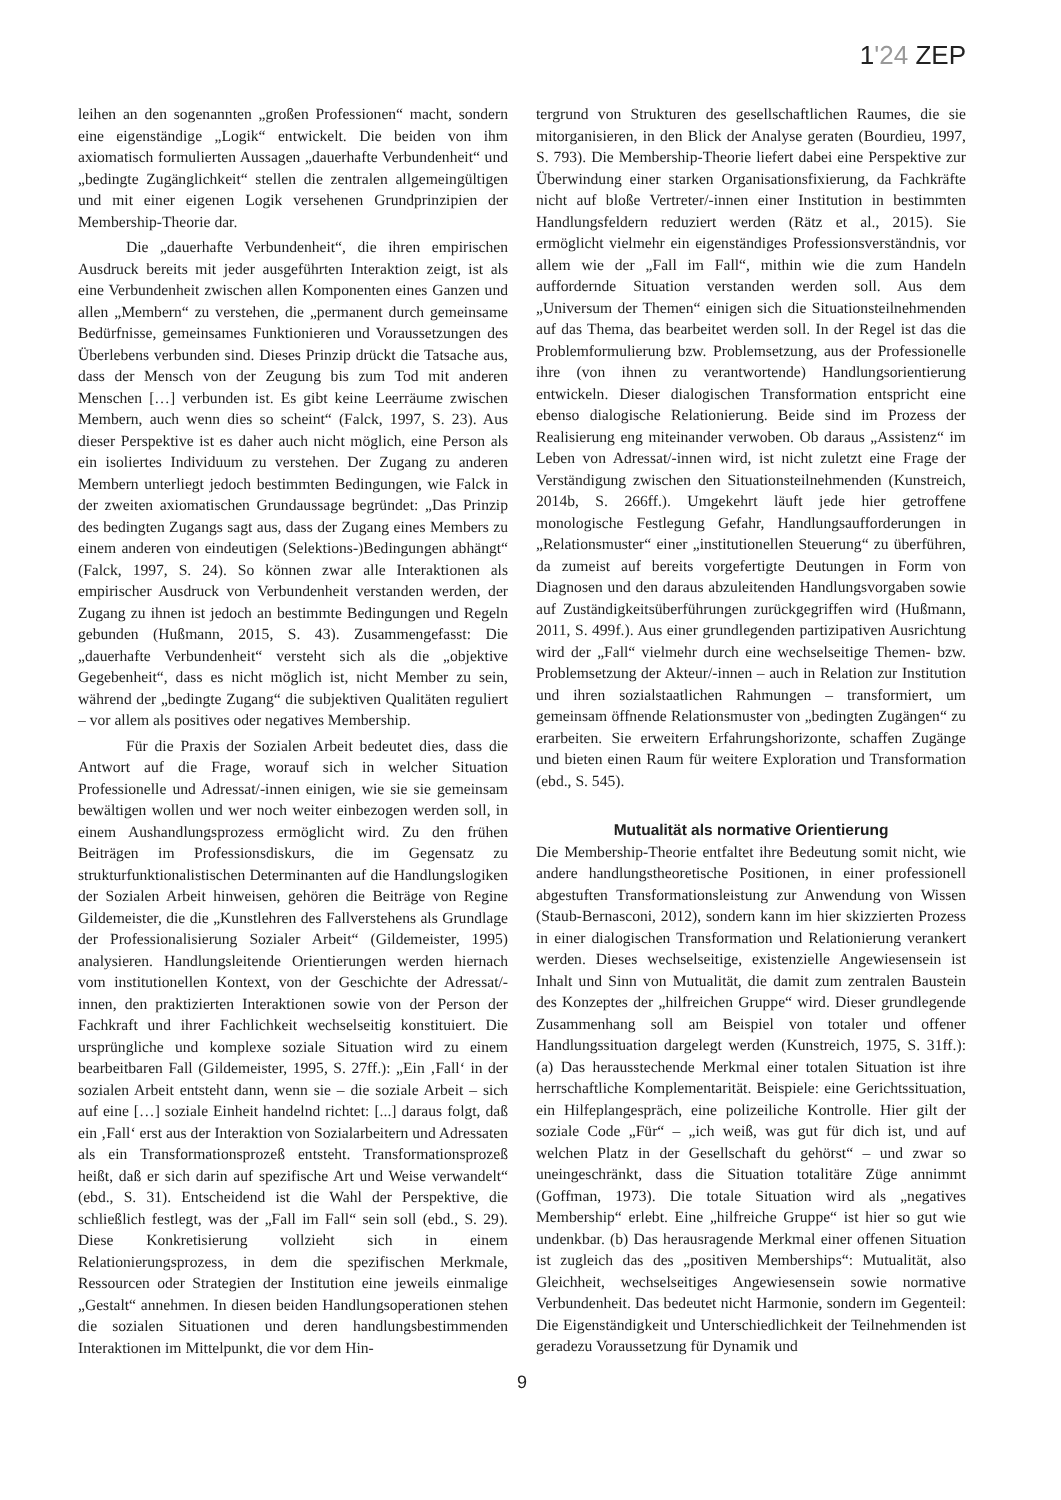1'24 ZEP
leihen an den sogenannten „großen Professionen“ macht, sondern eine eigenständige „Logik“ entwickelt. Die beiden von ihm axiomatisch formulierten Aussagen „dauerhafte Verbundenheit“ und „bedingte Zugänglichkeit“ stellen die zentralen allgemeingültigen und mit einer eigenen Logik versehenen Grundprinzipien der Membership-Theorie dar.
Die „dauerhafte Verbundenheit“, die ihren empirischen Ausdruck bereits mit jeder ausgeführten Interaktion zeigt, ist als eine Verbundenheit zwischen allen Komponenten eines Ganzen und allen „Membern“ zu verstehen, die „permanent durch gemeinsame Bedürfnisse, gemeinsames Funktionieren und Voraussetzungen des Überlebens verbunden sind. Dieses Prinzip drückt die Tatsache aus, dass der Mensch von der Zeugung bis zum Tod mit anderen Menschen […] verbunden ist. Es gibt keine Leerräume zwischen Membern, auch wenn dies so scheint“ (Falck, 1997, S. 23). Aus dieser Perspektive ist es daher auch nicht möglich, eine Person als ein isoliertes Individuum zu verstehen. Der Zugang zu anderen Membern unterliegt jedoch bestimmten Bedingungen, wie Falck in der zweiten axiomatischen Grundaussage begründet: „Das Prinzip des bedingten Zugangs sagt aus, dass der Zugang eines Members zu einem anderen von eindeutigen (Selektions-)Bedingungen abhängt“ (Falck, 1997, S. 24). So können zwar alle Interaktionen als empirischer Ausdruck von Verbundenheit verstanden werden, der Zugang zu ihnen ist jedoch an bestimmte Bedingungen und Regeln gebunden (Hußmann, 2015, S. 43). Zusammengefasst: Die „dauerhafte Verbundenheit“ versteht sich als die „objektive Gegebenheit“, dass es nicht möglich ist, nicht Member zu sein, während der „bedingte Zugang“ die subjektiven Qualitäten reguliert – vor allem als positives oder negatives Membership.
Für die Praxis der Sozialen Arbeit bedeutet dies, dass die Antwort auf die Frage, worauf sich in welcher Situation Professionelle und Adressat/-innen einigen, wie sie sie gemeinsam bewältigen wollen und wer noch weiter einbezogen werden soll, in einem Aushandlungsprozess ermöglicht wird. Zu den frühen Beiträgen im Professionsdiskurs, die im Gegensatz zu strukturfunktionalistischen Determinanten auf die Handlungslogiken der Sozialen Arbeit hinweisen, gehören die Beiträge von Regine Gildemeister, die die „Kunstlehren des Fallverstehens als Grundlage der Professionalisierung Sozialer Arbeit“ (Gildemeister, 1995) analysieren. Handlungsleitende Orientierungen werden hiernach vom institutionellen Kontext, von der Geschichte der Adressat/-innen, den praktizierten Interaktionen sowie von der Person der Fachkraft und ihrer Fachlichkeit wechselseitig konstituiert. Die ursprüngliche und komplexe soziale Situation wird zu einem bearbeitbaren Fall (Gildemeister, 1995, S. 27ff.): „Ein ‚Fall‘ in der sozialen Arbeit entsteht dann, wenn sie – die soziale Arbeit – sich auf eine […] soziale Einheit handelnd richtet: [...] daraus folgt, daß ein ‚Fall‘ erst aus der Interaktion von Sozialarbeitern und Adressaten als ein Transformationsprozeß entsteht. Transformationsprozeß heißt, daß er sich darin auf spezifische Art und Weise verwandelt“ (ebd., S. 31). Entscheidend ist die Wahl der Perspektive, die schließlich festlegt, was der „Fall im Fall“ sein soll (ebd., S. 29). Diese Konkretisierung vollzieht sich in einem Relationierungsprozess, in dem die spezifischen Merkmale, Ressourcen oder Strategien der Institution eine jeweils einmalige „Gestalt“ annehmen. In diesen beiden Handlungsoperationen stehen die sozialen Situationen und deren handlungsbestimmenden Interaktionen im Mittelpunkt, die vor dem Hin-
tergrund von Strukturen des gesellschaftlichen Raumes, die sie mitorganisieren, in den Blick der Analyse geraten (Bourdieu, 1997, S. 793). Die Membership-Theorie liefert dabei eine Perspektive zur Überwindung einer starken Organisationsfixierung, da Fachkräfte nicht auf bloße Vertreter/-innen einer Institution in bestimmten Handlungsfeldern reduziert werden (Rätz et al., 2015). Sie ermöglicht vielmehr ein eigenständiges Professionsverständnis, vor allem wie der „Fall im Fall“, mithin wie die zum Handeln auffordernde Situation verstanden werden soll. Aus dem „Universum der Themen“ einigen sich die Situationsteilnehmenden auf das Thema, das bearbeitet werden soll. In der Regel ist das die Problemformulierung bzw. Problemsetzung, aus der Professionelle ihre (von ihnen zu verantwortende) Handlungsorientierung entwickeln. Dieser dialogischen Transformation entspricht eine ebenso dialogische Relationierung. Beide sind im Prozess der Realisierung eng miteinander verwoben. Ob daraus „Assistenz“ im Leben von Adressat/-innen wird, ist nicht zuletzt eine Frage der Verständigung zwischen den Situationsteilnehmenden (Kunstreich, 2014b, S. 266ff.). Umgekehrt läuft jede hier getroffene monologische Festlegung Gefahr, Handlungsaufforderungen in „Relationsmuster“ einer „institutionellen Steuerung“ zu überführen, da zumeist auf bereits vorgefertigte Deutungen in Form von Diagnosen und den daraus abzuleitenden Handlungsvorgaben sowie auf Zuständigkeitsüberführungen zurückgegriffen wird (Hußmann, 2011, S. 499f.). Aus einer grundlegenden partizipativen Ausrichtung wird der „Fall“ vielmehr durch eine wechselseitige Themen- bzw. Problemsetzung der Akteur/-innen – auch in Relation zur Institution und ihren sozialstaatlichen Rahmungen – transformiert, um gemeinsam öffnende Relationsmuster von „bedingten Zugängen“ zu erarbeiten. Sie erweitern Erfahrungshorizonte, schaffen Zugänge und bieten einen Raum für weitere Exploration und Transformation (ebd., S. 545).
Mutualität als normative Orientierung
Die Membership-Theorie entfaltet ihre Bedeutung somit nicht, wie andere handlungstheoretische Positionen, in einer professionell abgestuften Transformationsleistung zur Anwendung von Wissen (Staub-Bernasconi, 2012), sondern kann im hier skizzierten Prozess in einer dialogischen Transformation und Relationierung verankert werden. Dieses wechselseitige, existenzielle Angewiesensein ist Inhalt und Sinn von Mutualität, die damit zum zentralen Baustein des Konzeptes der „hilfreichen Gruppe“ wird. Dieser grundlegende Zusammenhang soll am Beispiel von totaler und offener Handlungssituation dargelegt werden (Kunstreich, 1975, S. 31ff.): (a) Das herausstechende Merkmal einer totalen Situation ist ihre herrschaftliche Komplementarität. Beispiele: eine Gerichtssituation, ein Hilfeplangespräch, eine polizeiliche Kontrolle. Hier gilt der soziale Code „Für“ – „ich weiß, was gut für dich ist, und auf welchen Platz in der Gesellschaft du gehörst“ – und zwar so uneingeschränkt, dass die Situation totalitäre Züge annimmt (Goffman, 1973). Die totale Situation wird als „negatives Membership“ erlebt. Eine „hilfreiche Gruppe“ ist hier so gut wie undenkbar. (b) Das herausragende Merkmal einer offenen Situation ist zugleich das des „positiven Memberships“: Mutualität, also Gleichheit, wechselseitiges Angewiesensein sowie normative Verbundenheit. Das bedeutet nicht Harmonie, sondern im Gegenteil: Die Eigenständigkeit und Unterschiedlichkeit der Teilnehmenden ist geradezu Voraussetzung für Dynamik und
9